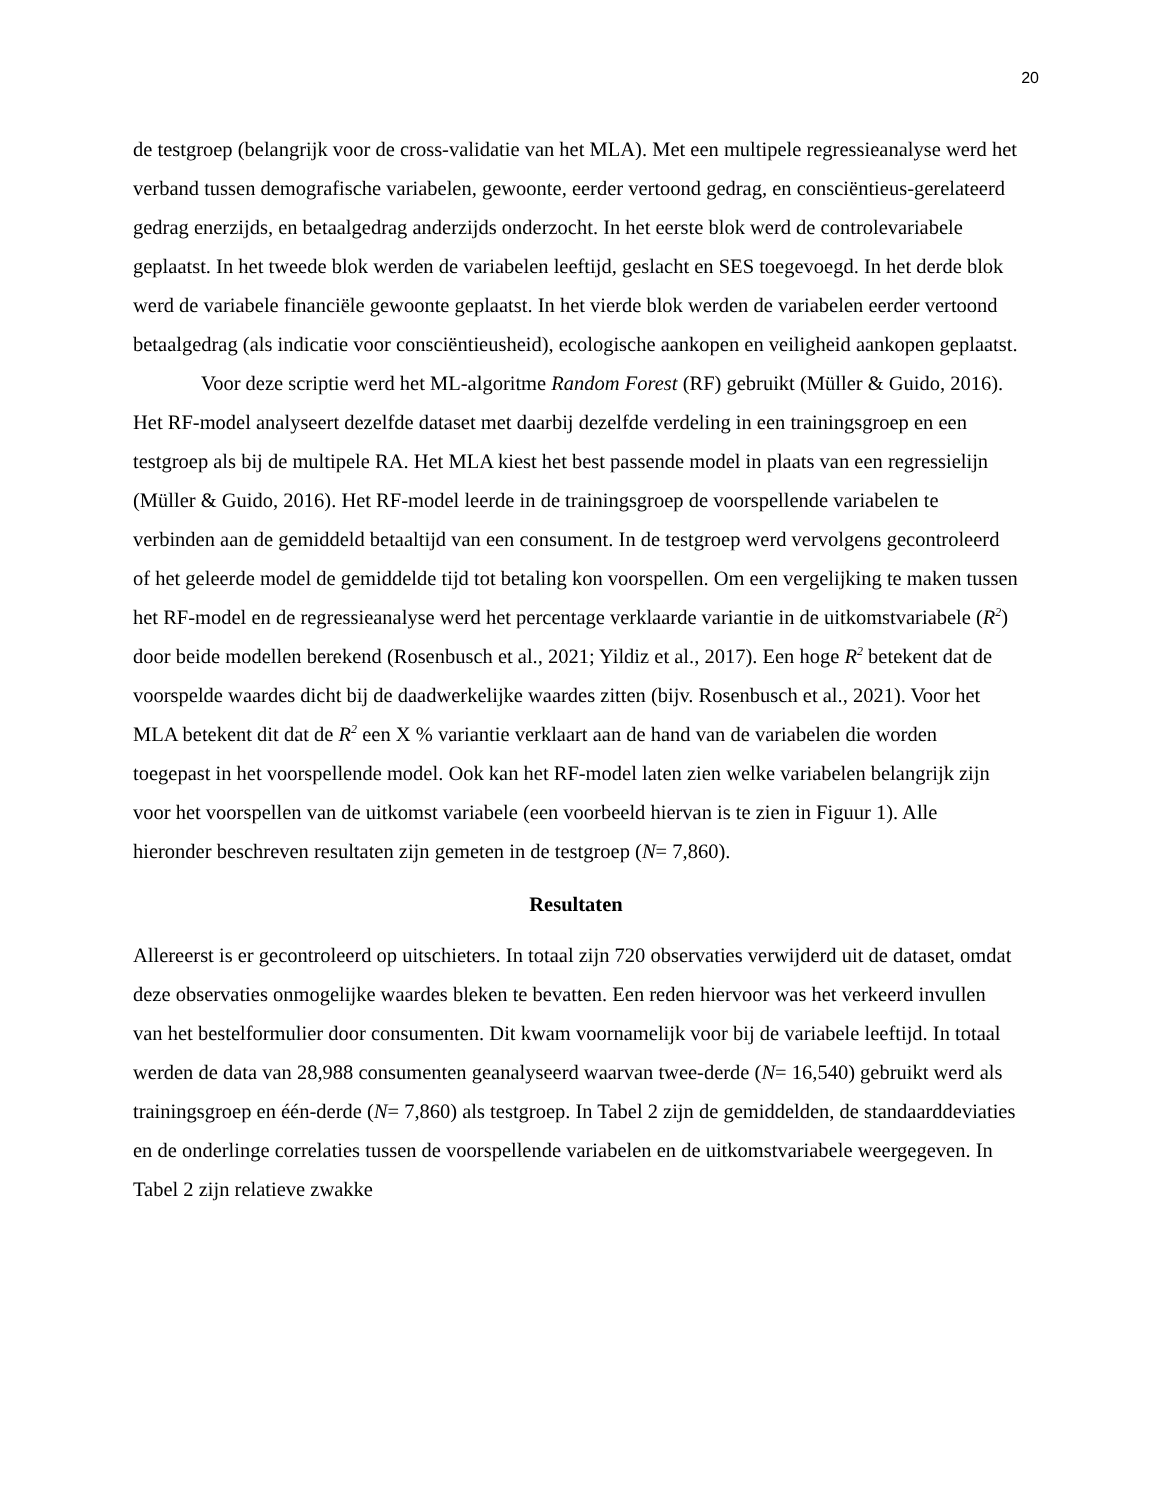20
de testgroep (belangrijk voor de cross-validatie van het MLA). Met een multipele regressieanalyse werd het verband tussen demografische variabelen, gewoonte, eerder vertoond gedrag, en consciëntieus-gerelateerd gedrag enerzijds, en betaalgedrag anderzijds onderzocht. In het eerste blok werd de controlevariabele geplaatst. In het tweede blok werden de variabelen leeftijd, geslacht en SES toegevoegd. In het derde blok werd de variabele financiële gewoonte geplaatst. In het vierde blok werden de variabelen eerder vertoond betaalgedrag (als indicatie voor consciëntieusheid), ecologische aankopen en veiligheid aankopen geplaatst.
Voor deze scriptie werd het ML-algoritme Random Forest (RF) gebruikt (Müller & Guido, 2016). Het RF-model analyseert dezelfde dataset met daarbij dezelfde verdeling in een trainingsgroep en een testgroep als bij de multipele RA. Het MLA kiest het best passende model in plaats van een regressielijn (Müller & Guido, 2016). Het RF-model leerde in de trainingsgroep de voorspellende variabelen te verbinden aan de gemiddeld betaaltijd van een consument. In de testgroep werd vervolgens gecontroleerd of het geleerde model de gemiddelde tijd tot betaling kon voorspellen. Om een vergelijking te maken tussen het RF-model en de regressieanalyse werd het percentage verklaarde variantie in de uitkomstvariabele (R<sup>2</sup>) door beide modellen berekend (Rosenbusch et al., 2021; Yildiz et al., 2017). Een hoge R<sup>2</sup> betekent dat de voorspelde waardes dicht bij de daadwerkelijke waardes zitten (bijv. Rosenbusch et al., 2021). Voor het MLA betekent dit dat de R<sup>2</sup> een X % variantie verklaart aan de hand van de variabelen die worden toegepast in het voorspellende model. Ook kan het RF-model laten zien welke variabelen belangrijk zijn voor het voorspellen van de uitkomst variabele (een voorbeeld hiervan is te zien in Figuur 1). Alle hieronder beschreven resultaten zijn gemeten in de testgroep (N= 7,860).
Resultaten
Allereerst is er gecontroleerd op uitschieters. In totaal zijn 720 observaties verwijderd uit de dataset, omdat deze observaties onmogelijke waardes bleken te bevatten. Een reden hiervoor was het verkeerd invullen van het bestelformulier door consumenten. Dit kwam voornamelijk voor bij de variabele leeftijd. In totaal werden de data van 28,988 consumenten geanalyseerd waarvan twee-derde (N= 16,540) gebruikt werd als trainingsgroep en één-derde (N= 7,860) als testgroep. In Tabel 2 zijn de gemiddelden, de standaarddeviaties en de onderlinge correlaties tussen de voorspellende variabelen en de uitkomstvariabele weergegeven. In Tabel 2 zijn relatieve zwakke